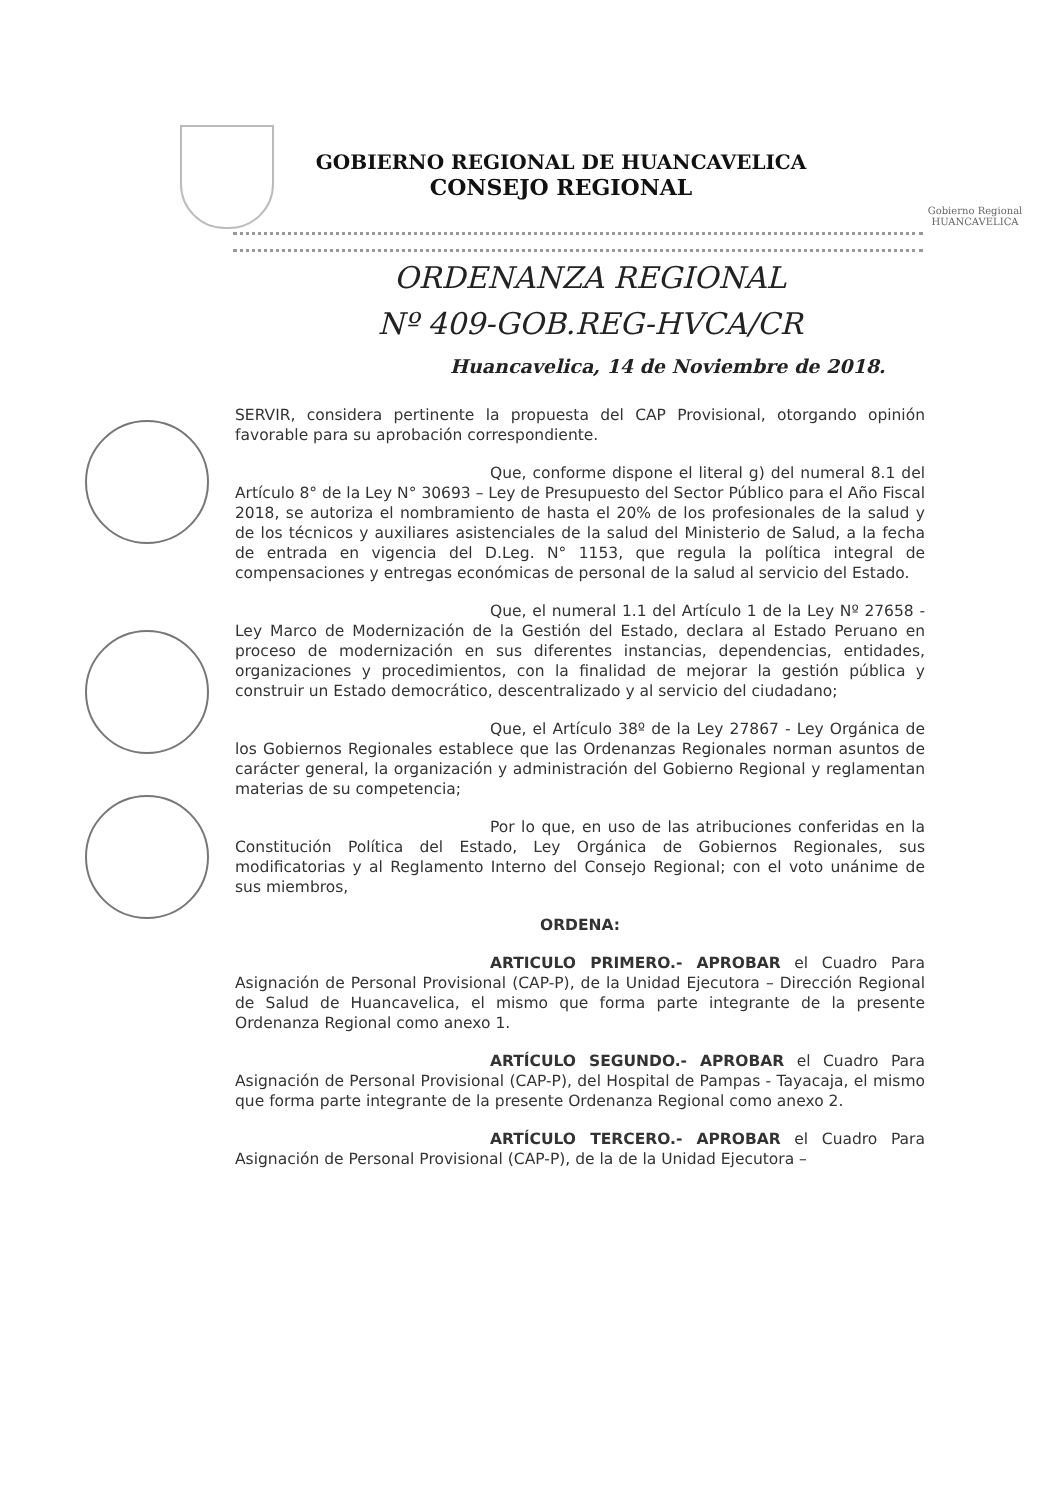GOBIERNO REGIONAL DE HUANCAVELICA
CONSEJO REGIONAL
Gobierno Regional
HUANCAVELICA
ORDENANZA REGIONAL
Nº 409-GOB.REG-HVCA/CR
Huancavelica, 14 de Noviembre de 2018.
SERVIR, considera pertinente la propuesta del CAP Provisional, otorgando opinión favorable para su aprobación correspondiente.
Que, conforme dispone el literal g) del numeral 8.1 del Artículo 8° de la Ley N° 30693 – Ley de Presupuesto del Sector Público para el Año Fiscal 2018, se autoriza el nombramiento de hasta el 20% de los profesionales de la salud y de los técnicos y auxiliares asistenciales de la salud del Ministerio de Salud, a la fecha de entrada en vigencia del D.Leg. N° 1153, que regula la política integral de compensaciones y entregas económicas de personal de la salud al servicio del Estado.
Que, el numeral 1.1 del Artículo 1 de la Ley Nº 27658 - Ley Marco de Modernización de la Gestión del Estado, declara al Estado Peruano en proceso de modernización en sus diferentes instancias, dependencias, entidades, organizaciones y procedimientos, con la finalidad de mejorar la gestión pública y construir un Estado democrático, descentralizado y al servicio del ciudadano;
Que, el Artículo 38º de la Ley 27867 - Ley Orgánica de los Gobiernos Regionales establece que las Ordenanzas Regionales norman asuntos de carácter general, la organización y administración del Gobierno Regional y reglamentan materias de su competencia;
Por lo que, en uso de las atribuciones conferidas en la Constitución Política del Estado, Ley Orgánica de Gobiernos Regionales, sus modificatorias y al Reglamento Interno del Consejo Regional; con el voto unánime de sus miembros,
ORDENA:
ARTICULO PRIMERO.- APROBAR el Cuadro Para Asignación de Personal Provisional (CAP-P), de la Unidad Ejecutora – Dirección Regional de Salud de Huancavelica, el mismo que forma parte integrante de la presente Ordenanza Regional como anexo 1.
ARTÍCULO SEGUNDO.- APROBAR el Cuadro Para Asignación de Personal Provisional (CAP-P), del Hospital de Pampas - Tayacaja, el mismo que forma parte integrante de la presente Ordenanza Regional como anexo 2.
ARTÍCULO TERCERO.- APROBAR el Cuadro Para Asignación de Personal Provisional (CAP-P), de la de la Unidad Ejecutora –